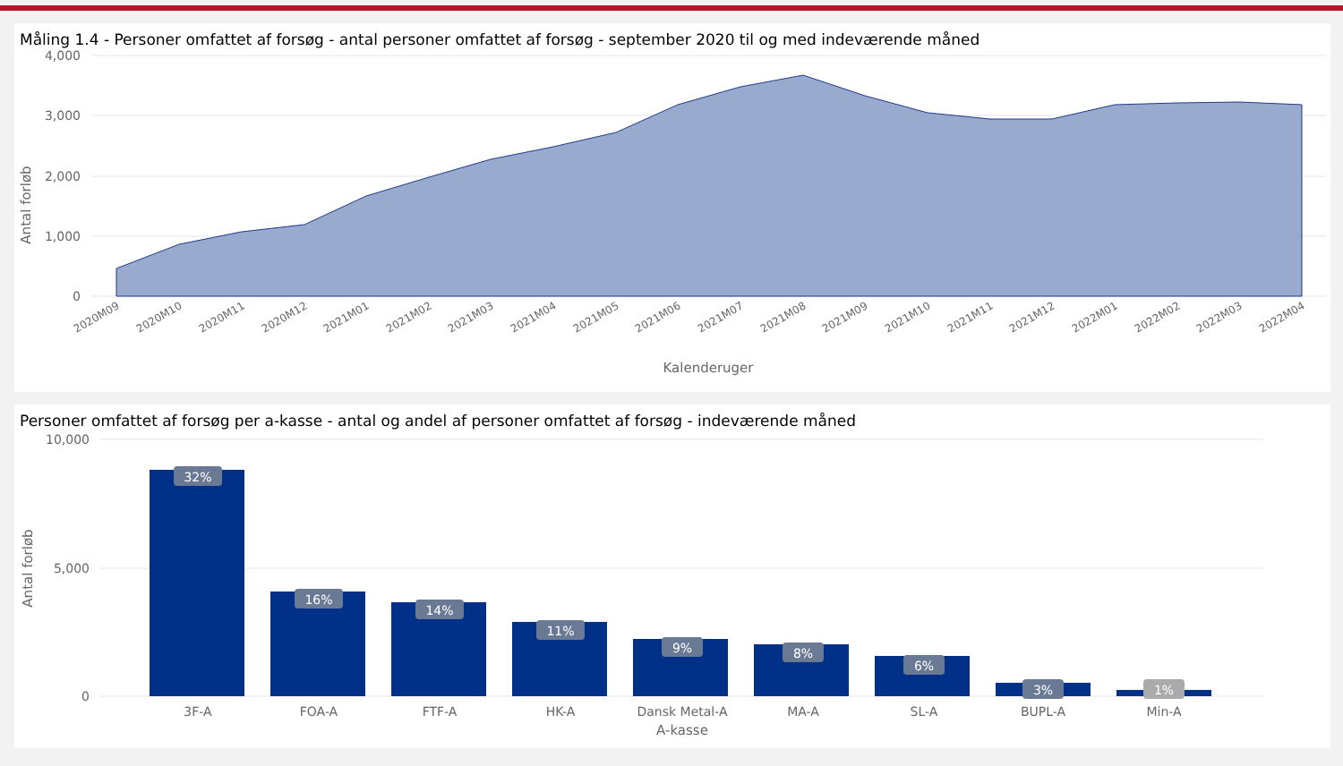Måling 1.4 - Personer omfattet af forsøg - antal personer omfattet af forsøg - september 2020 til og med indeværende måned
4,000
3,000
2,000
1,000
0
Antal forløb
2020M09
2020M10
2020M11
2020M12
2021M01
2021M02
2021M03
2021M04
2021M05
2021M06
2021M07
2021M08
2021M09
2021M10
2021M11
2021M12
2022M01
2022M02
2022M03
2022M04
Kalenderuger
Personer omfattet af forsøg per a-kasse - antal og andel af personer omfattet af forsøg - indeværende måned
10,000
5,000
0
Antal forløb
32%
16%
14%
11%
9%
8%
6%
3%
1%
3F-A
FOA-A
FTF-A
HK-A
Dansk Metal-A
MA-A
SL-A
BUPL-A
Min-A
A-kasse